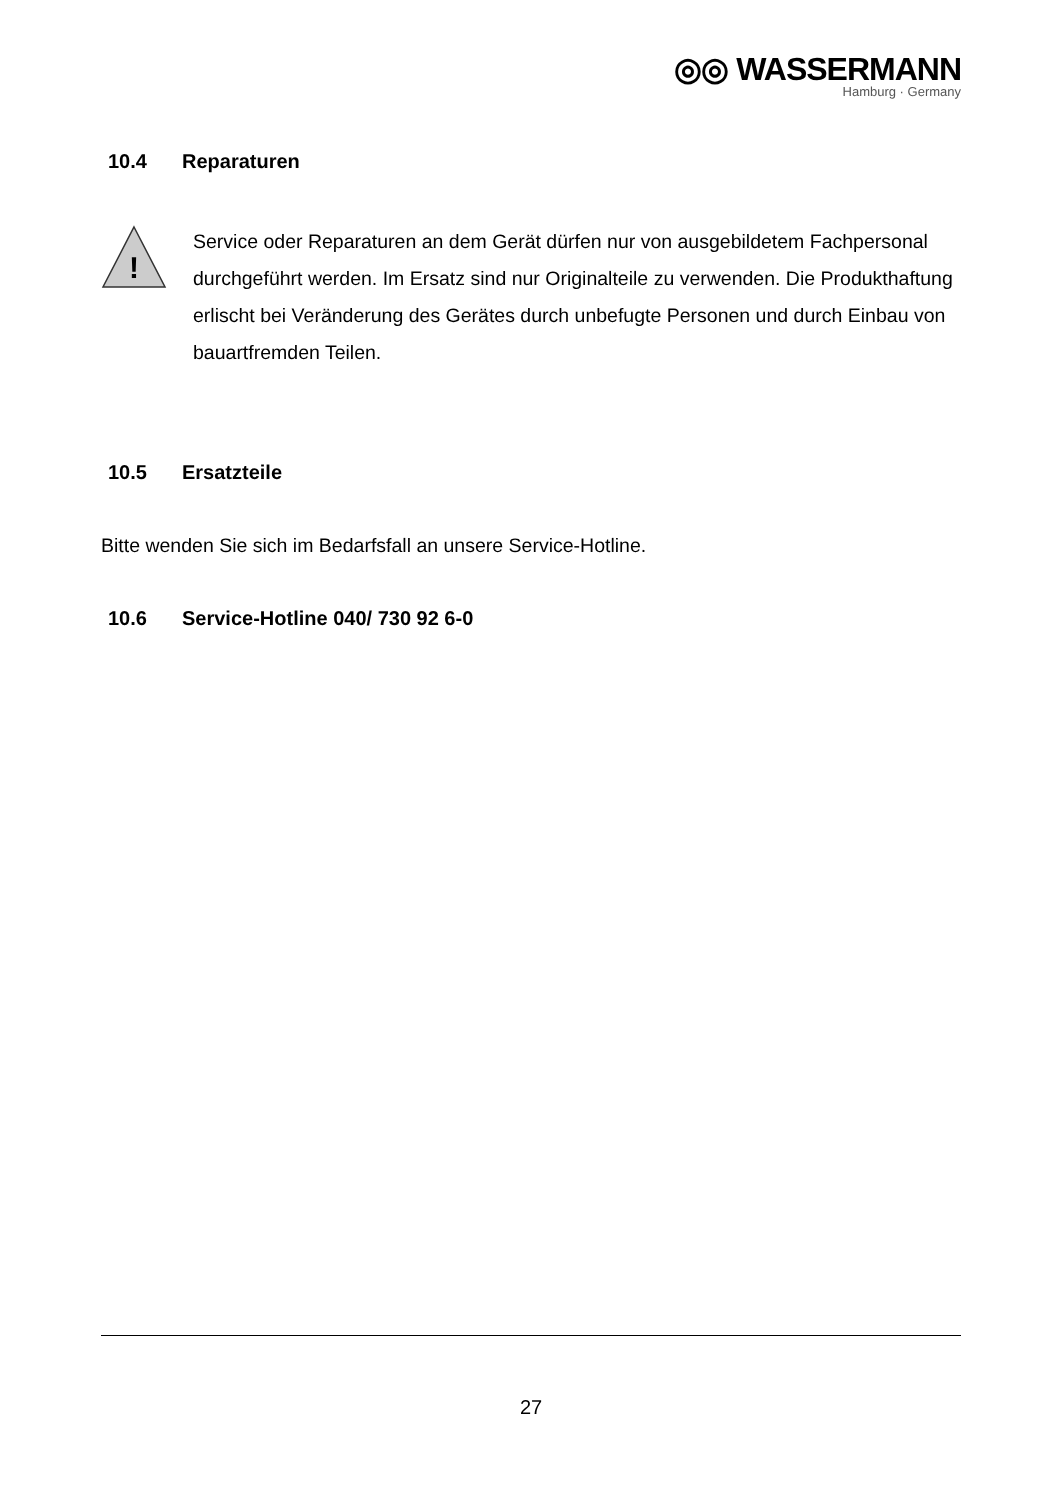◎◎ WASSERMANN
Hamburg · Germany
10.4 Reparaturen
!
Service oder Reparaturen an dem Gerät dürfen nur von ausgebildetem Fachpersonal durchgeführt werden. Im Ersatz sind nur Originalteile zu verwenden. Die Produkthaftung erlischt bei Veränderung des Gerätes durch unbefugte Personen und durch Einbau von bauartfremden Teilen.
10.5 Ersatzteile
Bitte wenden Sie sich im Bedarfsfall an unsere Service-Hotline.
10.6 Service-Hotline 040/ 730 92 6-0
27